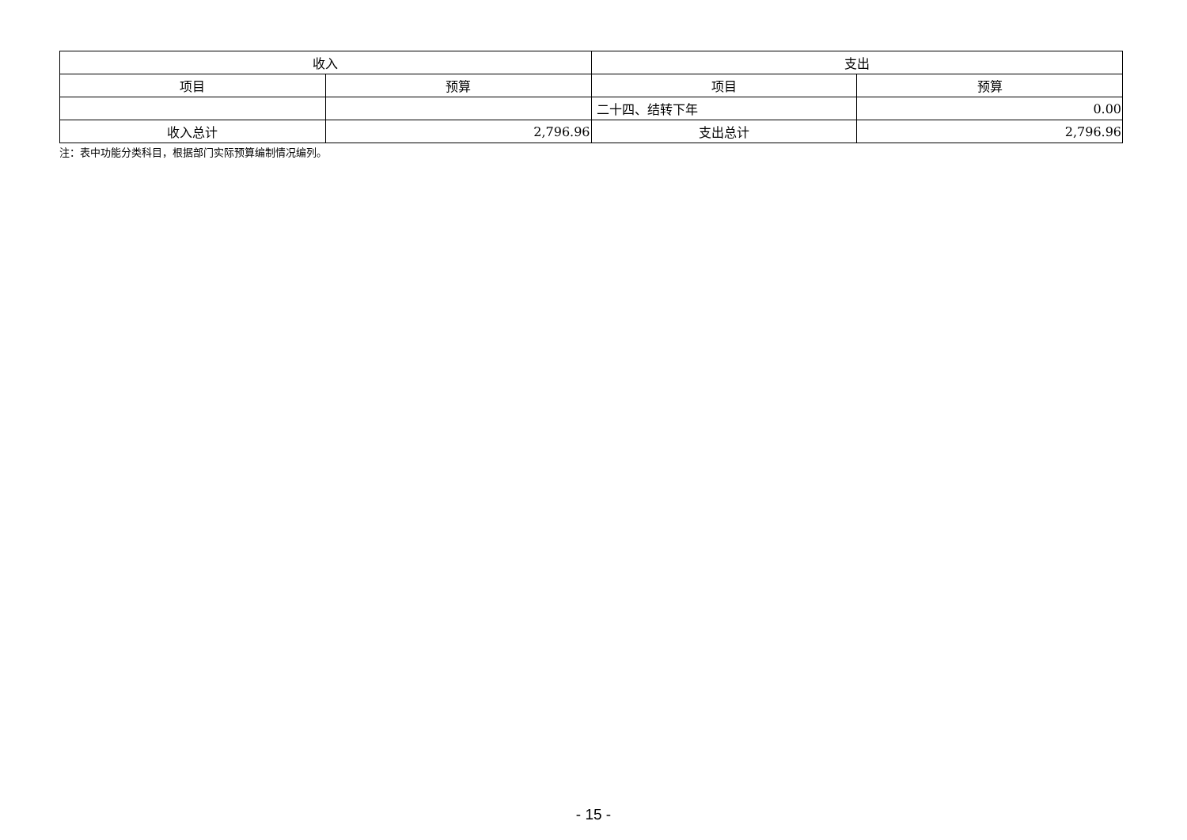| 收入 | | 支出 | |
| --- | --- | --- | --- |
| 项目 | 预算 | 项目 | 预算 |
| | | 二十四、结转下年 | 0.00 |
| 收入总计 | 2,796.96 | 支出总计 | 2,796.96 |
注：表中功能分类科目，根据部门实际预算编制情况编列。
- 15 -